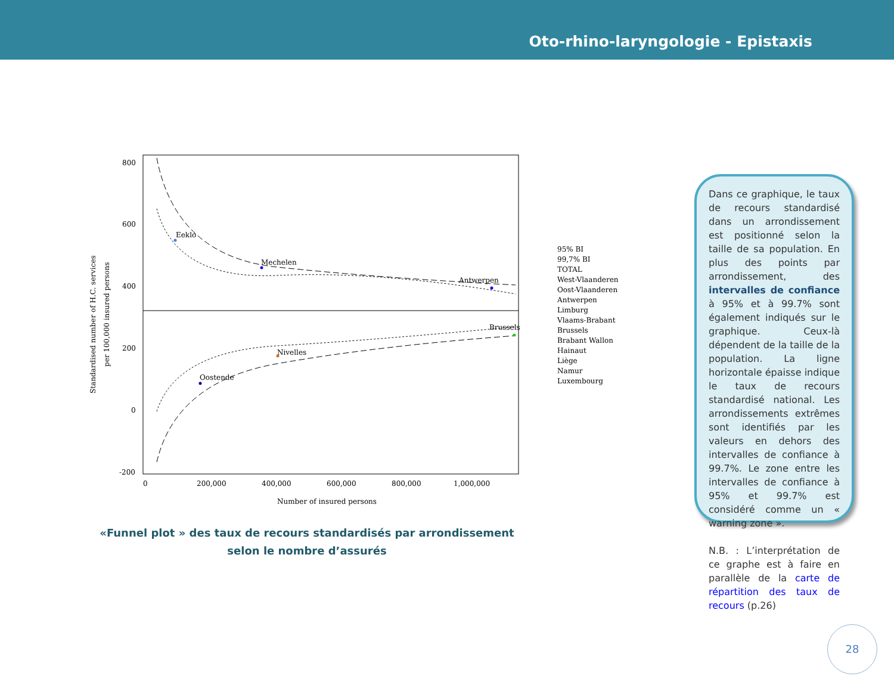Oto-rhino-laryngologie - Epistaxis
800
600
400
200
0
-200
0
200,000
400,000
600,000
800,000
1,000,000
Number of insured persons
Standardised number of H.C. services
per 100,000 insured persons
Eeklo
Mechelen
Antwerpen
Brussels
Nivelles
Oostende
95% BI
99,7% BI
TOTAL
West-Vlaanderen
Oost-Vlaanderen
Antwerpen
Limburg
Vlaams-Brabant
Brussels
Brabant Wallon
Hainaut
Liège
Namur
Luxembourg
«Funnel plot » des taux de recours standardisés par arrondissement
selon le nombre d’assurés
Dans ce graphique, le taux de recours standardisé dans un arrondissement est positionné selon la taille de sa population. En plus des points par arrondissement, des intervalles de confiance à 95% et à 99.7% sont également indiqués sur le graphique. Ceux-là dépendent de la taille de la population. La ligne horizontale épaisse indique le taux de recours standardisé national. Les arrondissements extrêmes sont identifiés par les valeurs en dehors des intervalles de confiance à 99.7%. Le zone entre les intervalles de confiance à 95% et 99.7% est considéré comme un « warning zone ».
N.B. : L’interprétation de ce graphe est à faire en parallèle de la carte de répartition des taux de recours (p.26)
28